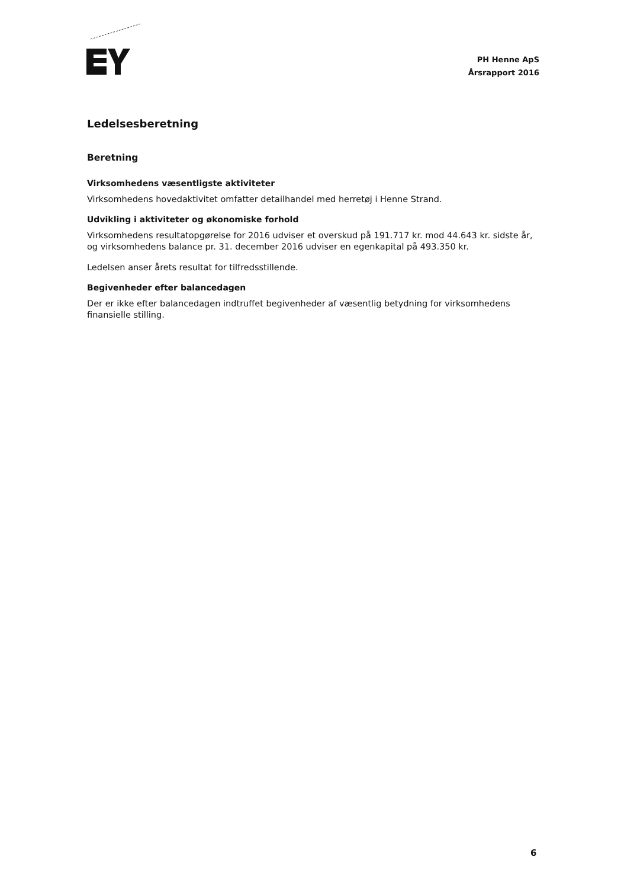PH Henne ApS
Årsrapport 2016
Ledelsesberetning
Beretning
Virksomhedens væsentligste aktiviteter
Virksomhedens hovedaktivitet omfatter detailhandel med herretøj i Henne Strand.
Udvikling i aktiviteter og økonomiske forhold
Virksomhedens resultatopgørelse for 2016 udviser et overskud på 191.717 kr. mod 44.643 kr. sidste år, og virksomhedens balance pr. 31. december 2016 udviser en egenkapital på 493.350 kr.
Ledelsen anser årets resultat for tilfredsstillende.
Begivenheder efter balancedagen
Der er ikke efter balancedagen indtruffet begivenheder af væsentlig betydning for virksomhedens finansielle stilling.
6